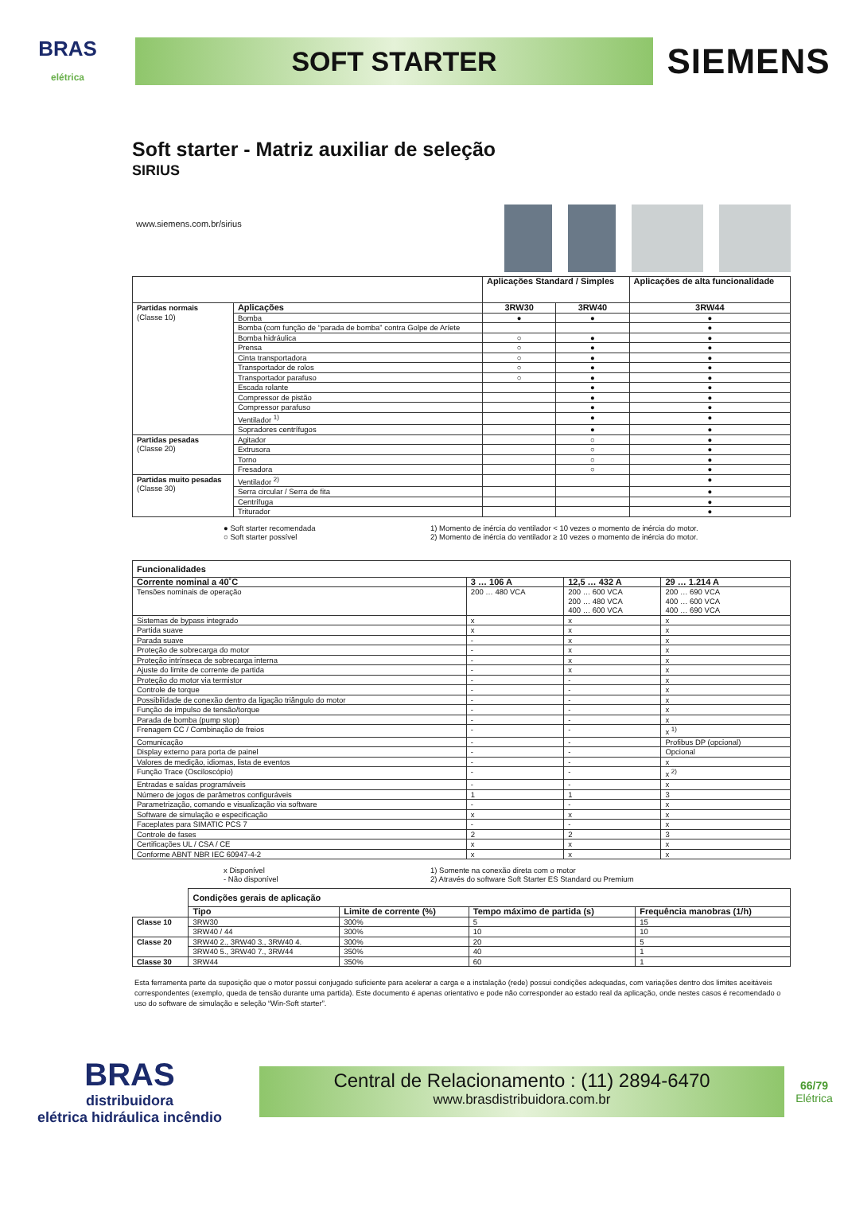BRAS
elétrica
SOFT STARTER
SIEMENS
Soft starter - Matriz auxiliar de seleção
SIRIUS
www.siemens.com.br/sirius
| | | Aplicações Standard / Simples | | Aplicações de alta funcionalidade |
| Partidas normais (Classe 10) | Aplicações | 3RW30 | 3RW40 | 3RW44 |
| | Bomba | ● | ● | ● |
| | Bomba (com função de “parada de bomba” contra Golpe de Aríete | | | ● |
| | Bomba hidráulica | ○ | ● | ● |
| | Prensa | ○ | ● | ● |
| | Cinta transportadora | ○ | ● | ● |
| | Transportador de rolos | ○ | ● | ● |
| | Transportador parafuso | ○ | ● | ● |
| | Escada rolante | | ● | ● |
| | Compressor de pistão | | ● | ● |
| | Compressor parafuso | | ● | ● |
| | Ventilador <sup>1)</sup> | | ● | ● |
| | Sopradores centrífugos | | ● | ● |
| Partidas pesadas (Classe 20) | Agitador | | ○ | ● |
| | Extrusora | | ○ | ● |
| | Torno | | ○ | ● |
| | Fresadora | | ○ | ● |
| Partidas muito pesadas (Classe 30) | Ventilador <sup>2)</sup> | | | ● |
| | Serra circular / Serra de fita | | | ● |
| | Centrífuga | | | ● |
| | Triturador | | | ● |
● Soft starter recomendada
○ Soft starter possível
1) Momento de inércia do ventilador < 10 vezes o momento de inércia do motor.
2) Momento de inércia do ventilador ≥ 10 vezes o momento de inércia do motor.
| Funcionalidades | | | |
| --- | --- | --- | --- |
| Corrente nominal a 40˚C | 3 … 106 A | 12,5 … 432 A | 29 … 1.214 A |
| Tensões nominais de operação | 200 … 480 VCA | 200 … 600 VCA 200 … 480 VCA 400 … 600 VCA | 200 … 690 VCA 400 … 600 VCA 400 … 690 VCA |
| Sistemas de bypass integrado | x | x | x |
| Partida suave | x | x | x |
| Parada suave | - | x | x |
| Proteção de sobrecarga do motor | - | x | x |
| Proteção intrínseca de sobrecarga interna | - | x | x |
| Ajuste do limite de corrente de partida | - | x | x |
| Proteção do motor via termistor | - | - | x |
| Controle de torque | - | - | x |
| Possibilidade de conexão dentro da ligação triângulo do motor | - | - | x |
| Função de impulso de tensão/torque | - | - | x |
| Parada de bomba (pump stop) | - | - | x |
| Frenagem CC / Combinação de freios | - | - | x <sup>1)</sup> |
| Comunicação | - | - | Profibus DP (opcional) |
| Display externo para porta de painel | - | - | Opcional |
| Valores de medição, idiomas, lista de eventos | - | - | x |
| Função Trace (Osciloscópio) | - | - | x <sup>2)</sup> |
| Entradas e saídas programáveis | - | - | x |
| Número de jogos de parâmetros configuráveis | 1 | 1 | 3 |
| Parametrização, comando e visualização via software | - | - | x |
| Software de simulação e especificação | x | x | x |
| Faceplates para SIMATIC PCS 7 | - | - | x |
| Controle de fases | 2 | 2 | 3 |
| Certificações UL / CSA / CE | x | x | x |
| Conforme ABNT NBR IEC 60947-4-2 | x | x | x |
x Disponível
- Não disponível
1) Somente na conexão direta com o motor
2) Através do software Soft Starter ES Standard ou Premium
| | Condições gerais de aplicação | | | |
| | Tipo | Limite de corrente (%) | Tempo máximo de partida (s) | Frequência manobras (1/h) |
| Classe 10 | 3RW30 | 300% | 5 | 15 |
| | 3RW40 / 44 | 300% | 10 | 10 |
| Classe 20 | 3RW40 2., 3RW40 3., 3RW40 4. | 300% | 20 | 5 |
| | 3RW40 5., 3RW40 7., 3RW44 | 350% | 40 | 1 |
| Classe 30 | 3RW44 | 350% | 60 | 1 |
Esta ferramenta parte da suposição que o motor possui conjugado suficiente para acelerar a carga e a instalação (rede) possui condições adequadas, com variações dentro dos limites aceitáveis correspondentes (exemplo, queda de tensão durante uma partida). Este documento é apenas orientativo e pode não corresponder ao estado real da aplicação, onde nestes casos é recomendado o uso do software de simulação e seleção “Win-Soft starter”.
BRAS
distribuidora
elétrica hidráulica incêndio
Central de Relacionamento : (11) 2894-6470
www.brasdistribuidora.com.br
66/79
Elétrica